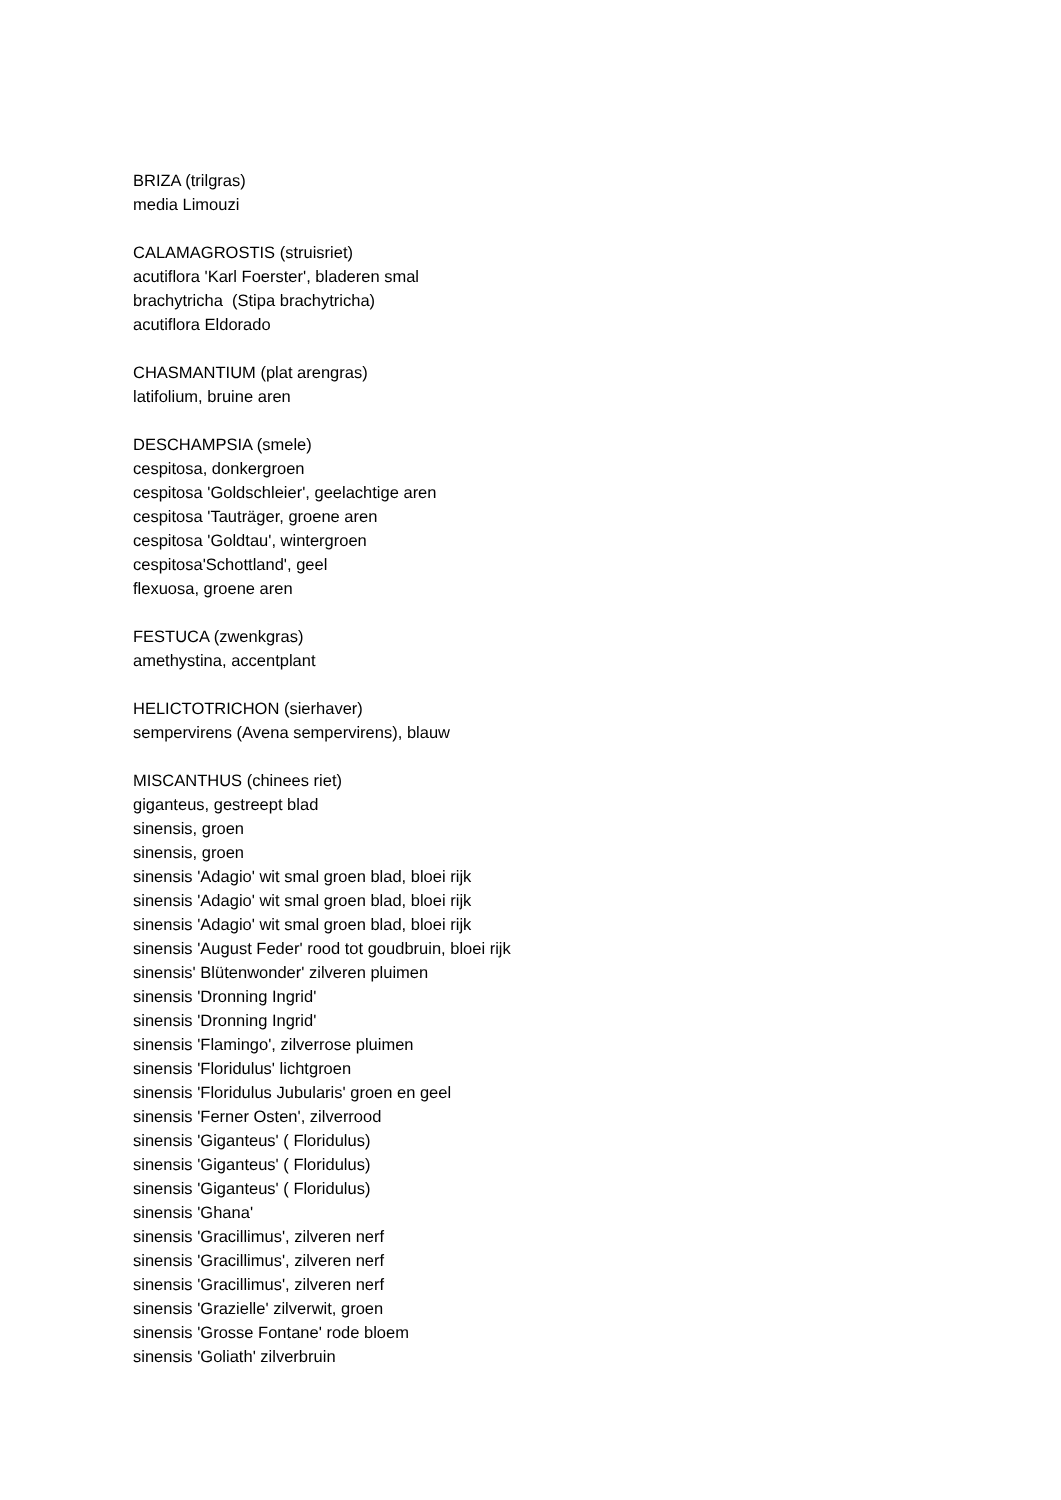BRIZA (trilgras)
media Limouzi
CALAMAGROSTIS (struisriet)
acutiflora 'Karl Foerster', bladeren smal
brachytricha (Stipa brachytricha)
acutiflora Eldorado
CHASMANTIUM (plat arengras)
latifolium, bruine aren
DESCHAMPSIA (smele)
cespitosa, donkergroen
cespitosa 'Goldschleier', geelachtige aren
cespitosa 'Tauträger, groene aren
cespitosa 'Goldtau', wintergroen
cespitosa'Schottland', geel
flexuosa, groene aren
FESTUCA (zwenkgras)
amethystina, accentplant
HELICTOTRICHON (sierhaver)
sempervirens (Avena sempervirens), blauw
MISCANTHUS (chinees riet)
giganteus, gestreept blad
sinensis, groen
sinensis, groen
sinensis 'Adagio' wit smal groen blad, bloei rijk
sinensis 'Adagio' wit smal groen blad, bloei rijk
sinensis 'Adagio' wit smal groen blad, bloei rijk
sinensis 'August Feder' rood tot goudbruin, bloei rijk
sinensis' Blütenwonder' zilveren pluimen
sinensis 'Dronning Ingrid'
sinensis 'Dronning Ingrid'
sinensis 'Flamingo', zilverrose pluimen
sinensis 'Floridulus' lichtgroen
sinensis 'Floridulus Jubularis' groen en geel
sinensis 'Ferner Osten', zilverrood
sinensis 'Giganteus' ( Floridulus)
sinensis 'Giganteus' ( Floridulus)
sinensis 'Giganteus' ( Floridulus)
sinensis 'Ghana'
sinensis 'Gracillimus', zilveren nerf
sinensis 'Gracillimus', zilveren nerf
sinensis 'Gracillimus', zilveren nerf
sinensis 'Grazielle' zilverwit, groen
sinensis 'Grosse Fontane' rode bloem
sinensis 'Goliath' zilverbruin